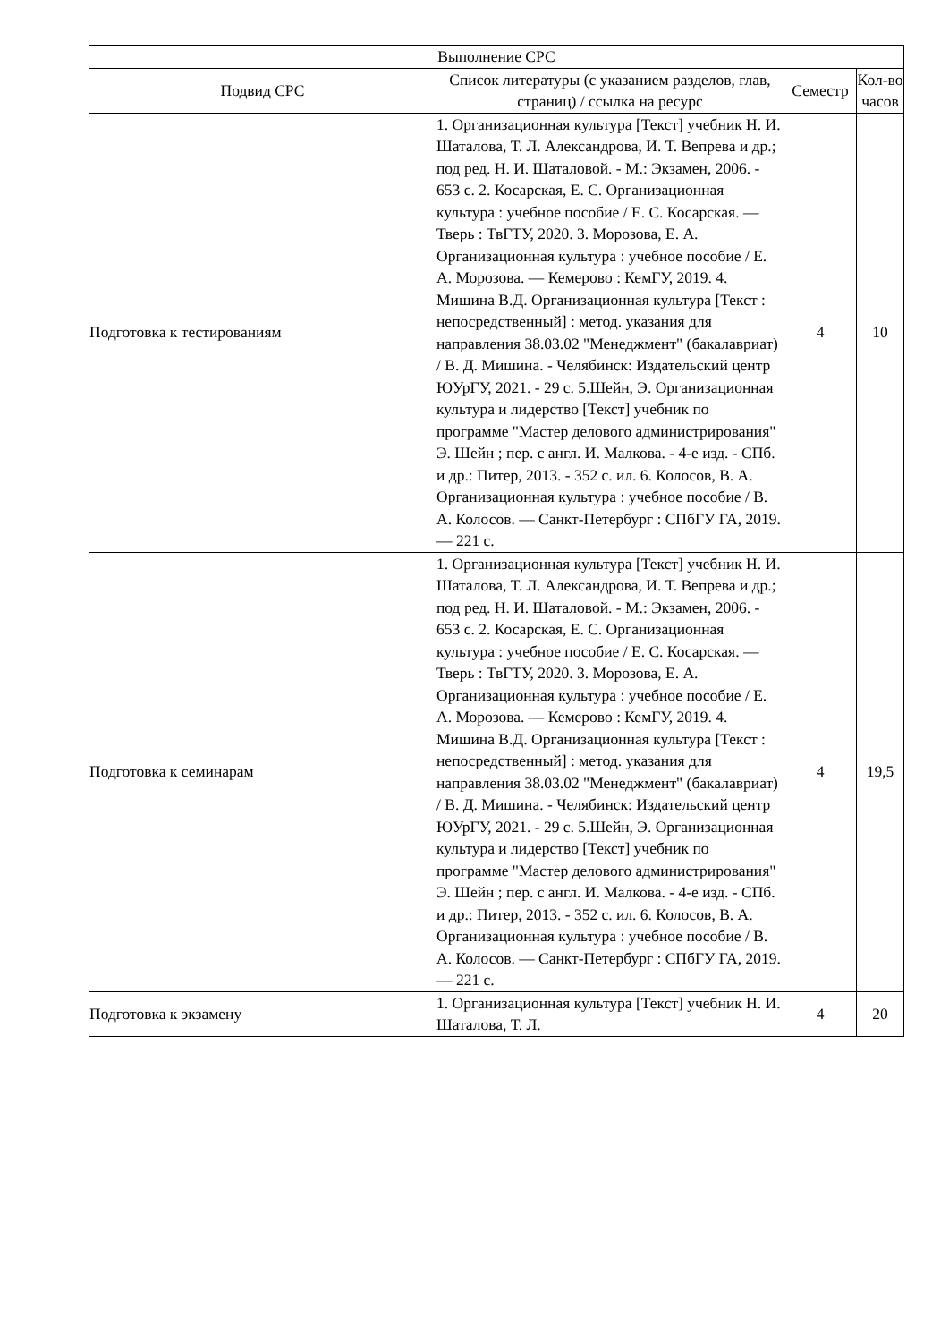| Выполнение СРС | | | |
| --- | --- | --- | --- |
| Подвид СРС | Список литературы (с указанием разделов, глав, страниц) / ссылка на ресурс | Семестр | Кол-во часов |
| Подготовка к тестированиям | 1. Организационная культура [Текст] учебник Н. И. Шаталова, Т. Л. Александрова, И. Т. Вепрева и др.; под ред. Н. И. Шаталовой. - М.: Экзамен, 2006. - 653 с. 2. Косарская, Е. С. Организационная культура : учебное пособие / Е. С. Косарская. — Тверь : ТвГТУ, 2020. 3. Морозова, Е. А. Организационная культура : учебное пособие / Е. А. Морозова. — Кемерово : КемГУ, 2019. 4. Мишина В.Д. Организационная культура [Текст : непосредственный] : метод. указания для направления 38.03.02 "Менеджмент" (бакалавриат) / В. Д. Мишина. - Челябинск: Издательский центр ЮУрГУ, 2021. - 29 с. 5.Шейн, Э. Организационная культура и лидерство [Текст] учебник по программе "Мастер делового администрирования" Э. Шейн ; пер. с англ. И. Малкова. - 4-е изд. - СПб. и др.: Питер, 2013. - 352 с. ил. 6. Колосов, В. А. Организационная культура : учебное пособие / В. А. Колосов. — Санкт-Петербург : СПбГУ ГА, 2019. — 221 с. | 4 | 10 |
| Подготовка к семинарам | 1. Организационная культура [Текст] учебник Н. И. Шаталова, Т. Л. Александрова, И. Т. Вепрева и др.; под ред. Н. И. Шаталовой. - М.: Экзамен, 2006. - 653 с. 2. Косарская, Е. С. Организационная культура : учебное пособие / Е. С. Косарская. — Тверь : ТвГТУ, 2020. 3. Морозова, Е. А. Организационная культура : учебное пособие / Е. А. Морозова. — Кемерово : КемГУ, 2019. 4. Мишина В.Д. Организационная культура [Текст : непосредственный] : метод. указания для направления 38.03.02 "Менеджмент" (бакалавриат) / В. Д. Мишина. - Челябинск: Издательский центр ЮУрГУ, 2021. - 29 с. 5.Шейн, Э. Организационная культура и лидерство [Текст] учебник по программе "Мастер делового администрирования" Э. Шейн ; пер. с англ. И. Малкова. - 4-е изд. - СПб. и др.: Питер, 2013. - 352 с. ил. 6. Колосов, В. А. Организационная культура : учебное пособие / В. А. Колосов. — Санкт-Петербург : СПбГУ ГА, 2019. — 221 с. | 4 | 19,5 |
| Подготовка к экзамену | 1. Организационная культура [Текст] учебник Н. И. Шаталова, Т. Л. | 4 | 20 |